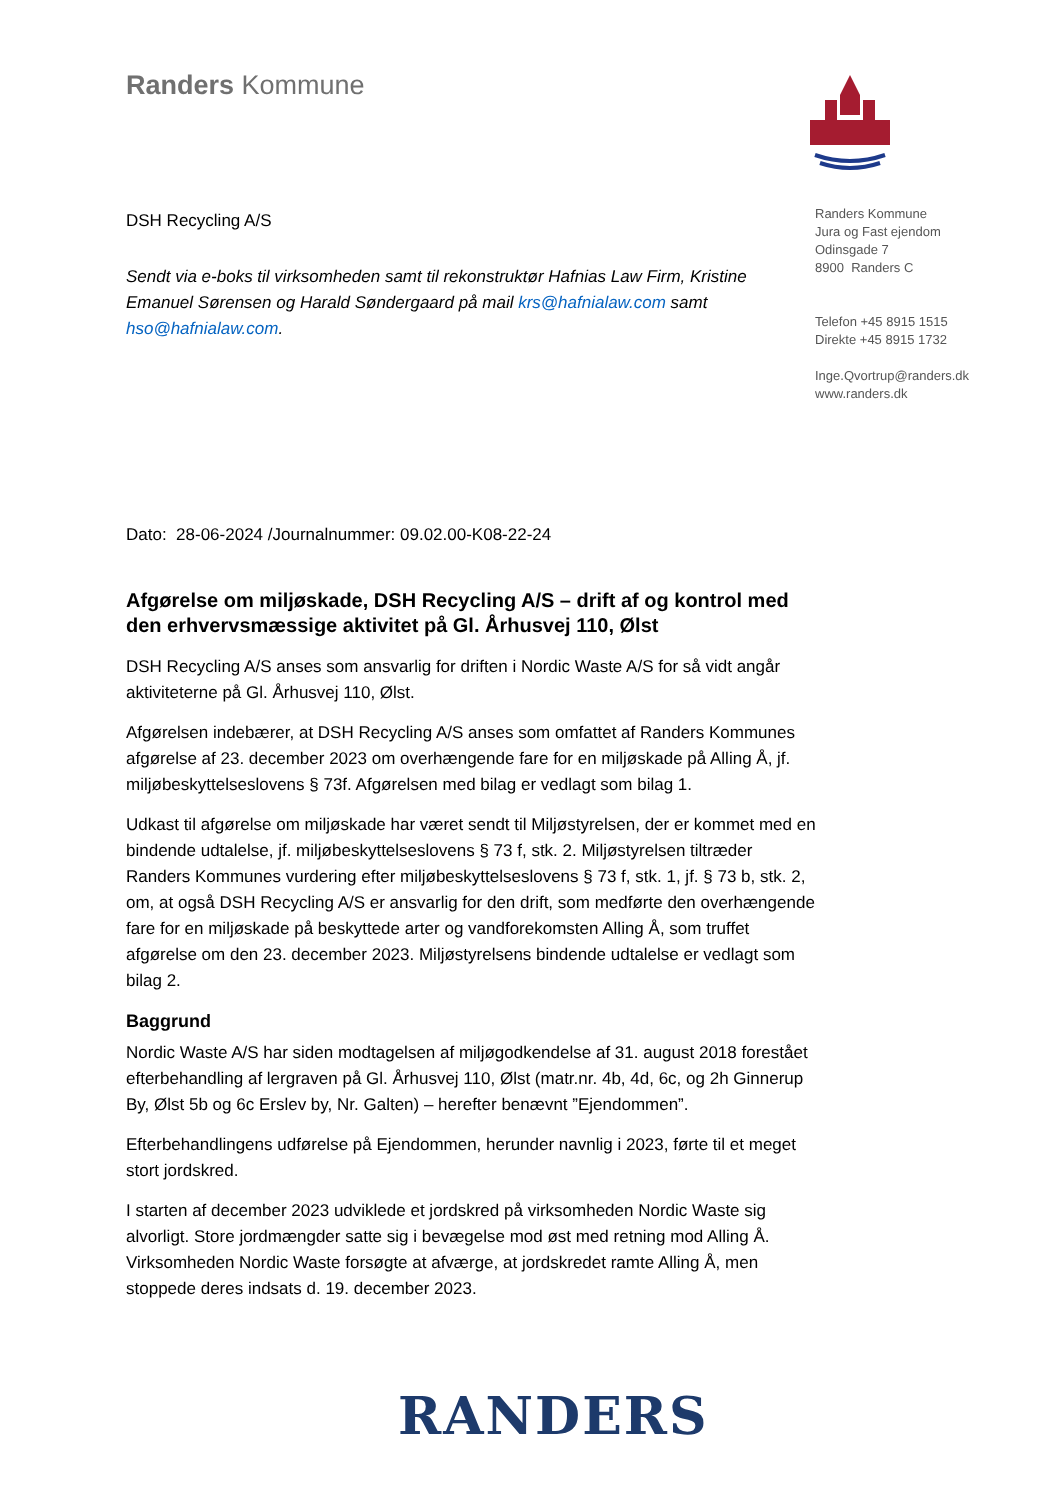Randers Kommune
Randers Kommune
Jura og Fast ejendom
Odinsgade 7
8900 Randers C
Telefon +45 8915 1515
Direkte +45 8915 1732
Inge.Qvortrup@randers.dk
www.randers.dk
DSH Recycling A/S
Sendt via e-boks til virksomheden samt til rekonstruktør Hafnias Law Firm, Kristine Emanuel Sørensen og Harald Søndergaard på mail krs@hafnialaw.com samt hso@hafnialaw.com.
Dato: 28-06-2024 /Journalnummer: 09.02.00-K08-22-24
Afgørelse om miljøskade, DSH Recycling A/S – drift af og kontrol med den erhvervsmæssige aktivitet på Gl. Århusvej 110, Ølst
DSH Recycling A/S anses som ansvarlig for driften i Nordic Waste A/S for så vidt angår aktiviteterne på Gl. Århusvej 110, Ølst.
Afgørelsen indebærer, at DSH Recycling A/S anses som omfattet af Randers Kommunes afgørelse af 23. december 2023 om overhængende fare for en miljøskade på Alling Å, jf. miljøbeskyttelseslovens § 73f. Afgørelsen med bilag er vedlagt som bilag 1.
Udkast til afgørelse om miljøskade har været sendt til Miljøstyrelsen, der er kommet med en bindende udtalelse, jf. miljøbeskyttelseslovens § 73 f, stk. 2. Miljøstyrelsen tiltræder Randers Kommunes vurdering efter miljøbeskyttelseslovens § 73 f, stk. 1, jf. § 73 b, stk. 2, om, at også DSH Recycling A/S er ansvarlig for den drift, som medførte den overhængende fare for en miljøskade på beskyttede arter og vandforekomsten Alling Å, som truffet afgørelse om den 23. december 2023. Miljøstyrelsens bindende udtalelse er vedlagt som bilag 2.
Baggrund
Nordic Waste A/S har siden modtagelsen af miljøgodkendelse af 31. august 2018 forestået efterbehandling af lergraven på Gl. Århusvej 110, Ølst (matr.nr. 4b, 4d, 6c, og 2h Ginnerup By, Ølst 5b og 6c Erslev by, Nr. Galten) – herefter benævnt ”Ejendommen”.
Efterbehandlingens udførelse på Ejendommen, herunder navnlig i 2023, førte til et meget stort jordskred.
I starten af december 2023 udviklede et jordskred på virksomheden Nordic Waste sig alvorligt. Store jordmængder satte sig i bevægelse mod øst med retning mod Alling Å. Virksomheden Nordic Waste forsøgte at afværge, at jordskredet ramte Alling Å, men stoppede deres indsats d. 19. december 2023.
RANDERS